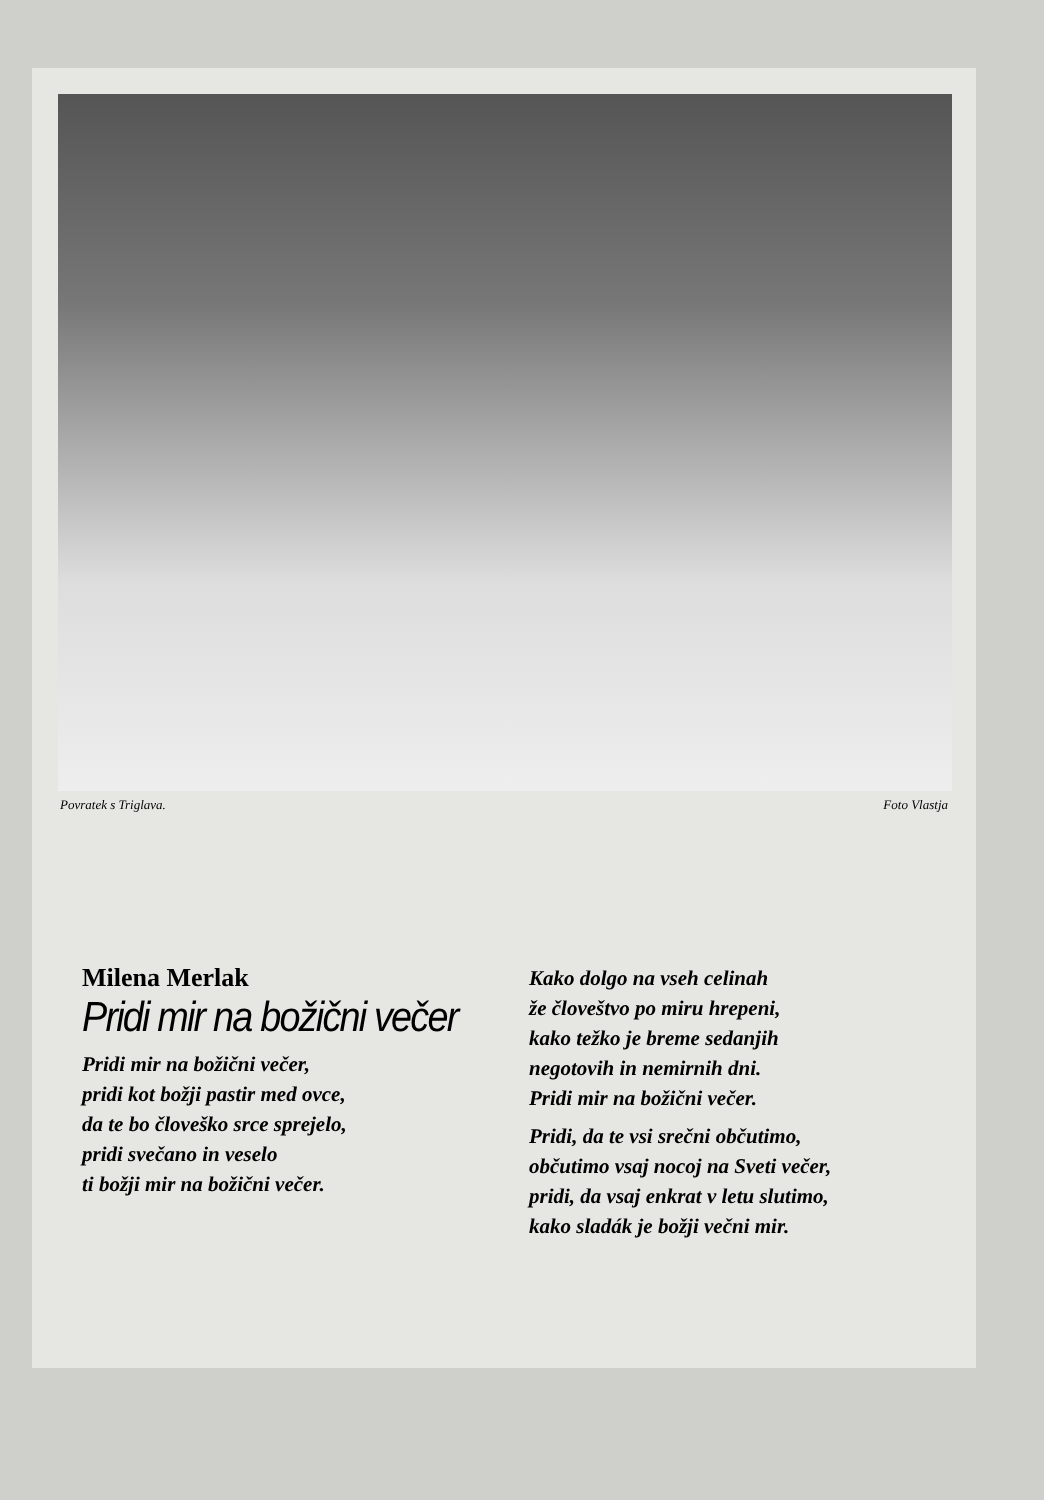Povratek s Triglava. Foto Vlastja
Milena Merlak
Pridi mir na božični večer
Pridi mir na božični večer,
pridi kot božji pastir med ovce,
da te bo človeško srce sprejelo,
pridi svečano in veselo
ti božji mir na božični večer.
Kako dolgo na vseh celinah
že človeštvo po miru hrepeni,
kako težko je breme sedanjih
negotovih in nemirnih dni.
Pridi mir na božični večer.
Pridi, da te vsi srečni občutimo,
občutimo vsaj nocoj na Sveti večer,
pridi, da vsaj enkrat v letu slutimo,
kako sladák je božji večni mir.